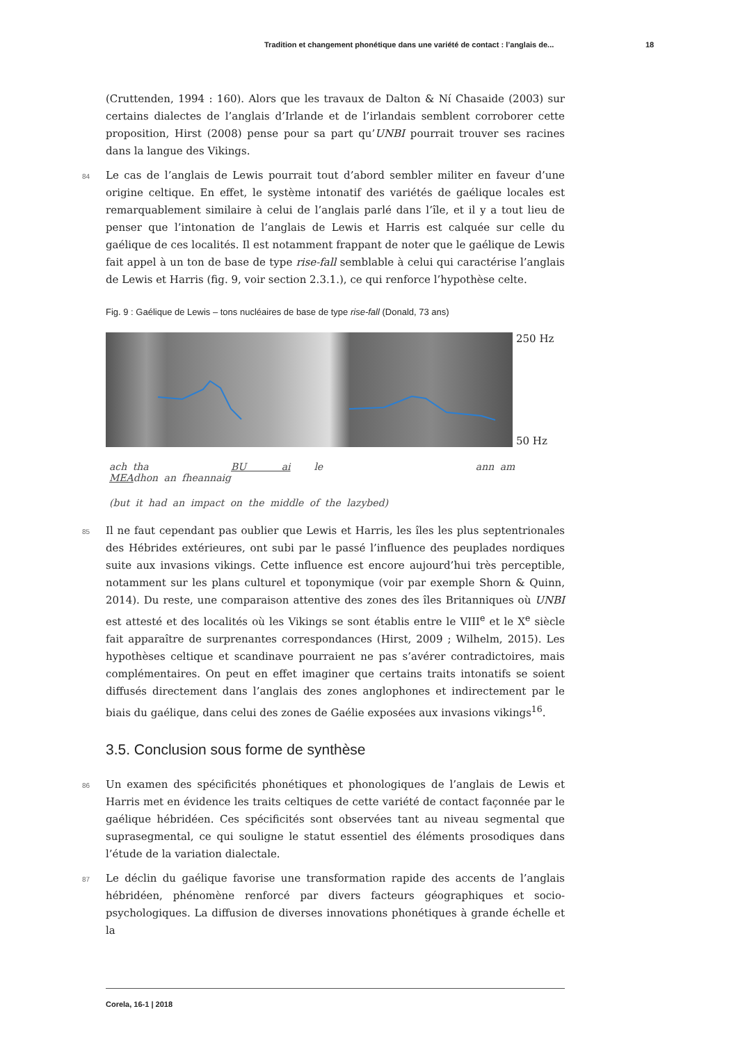Tradition et changement phonétique dans une variété de contact : l’anglais de... 18
(Cruttenden, 1994 : 160). Alors que les travaux de Dalton & Ní Chasaide (2003) sur certains dialectes de l’anglais d’Irlande et de l’irlandais semblent corroborer cette proposition, Hirst (2008) pense pour sa part qu’UNBI pourrait trouver ses racines dans la langue des Vikings.
84 Le cas de l’anglais de Lewis pourrait tout d’abord sembler militer en faveur d’une origine celtique. En effet, le système intonatif des variétés de gaélique locales est remarquablement similaire à celui de l’anglais parlé dans l’île, et il y a tout lieu de penser que l’intonation de l’anglais de Lewis et Harris est calquée sur celle du gaélique de ces localités. Il est notamment frappant de noter que le gaélique de Lewis fait appel à un ton de base de type rise-fall semblable à celui qui caractérise l’anglais de Lewis et Harris (fig. 9, voir section 2.3.1.), ce qui renforce l’hypothèse celte.
Fig. 9 : Gaélique de Lewis – tons nucléaires de base de type rise-fall (Donald, 73 ans)
250 Hz
50 Hz
ach tha BU ai le ann am MEAdhon an fheannaig
(but it had an impact on the middle of the lazybed)
85 Il ne faut cependant pas oublier que Lewis et Harris, les îles les plus septentrionales des Hébrides extérieures, ont subi par le passé l’influence des peuplades nordiques suite aux invasions vikings. Cette influence est encore aujourd’hui très perceptible, notamment sur les plans culturel et toponymique (voir par exemple Shorn & Quinn, 2014). Du reste, une comparaison attentive des zones des îles Britanniques où UNBI est attesté et des localités où les Vikings se sont établis entre le VIII<sup>e</sup> et le X<sup>e</sup> siècle fait apparaître de surprenantes correspondances (Hirst, 2009 ; Wilhelm, 2015). Les hypothèses celtique et scandinave pourraient ne pas s’avérer contradictoires, mais complémentaires. On peut en effet imaginer que certains traits intonatifs se soient diffusés directement dans l’anglais des zones anglophones et indirectement par le biais du gaélique, dans celui des zones de Gaélie exposées aux invasions vikings<sup>16</sup>.
3.5. Conclusion sous forme de synthèse
86 Un examen des spécificités phonétiques et phonologiques de l’anglais de Lewis et Harris met en évidence les traits celtiques de cette variété de contact façonnée par le gaélique hébridéen. Ces spécificités sont observées tant au niveau segmental que suprasegmental, ce qui souligne le statut essentiel des éléments prosodiques dans l’étude de la variation dialectale.
87 Le déclin du gaélique favorise une transformation rapide des accents de l’anglais hébridéen, phénomène renforcé par divers facteurs géographiques et socio-psychologiques. La diffusion de diverses innovations phonétiques à grande échelle et la
Corela, 16-1 | 2018